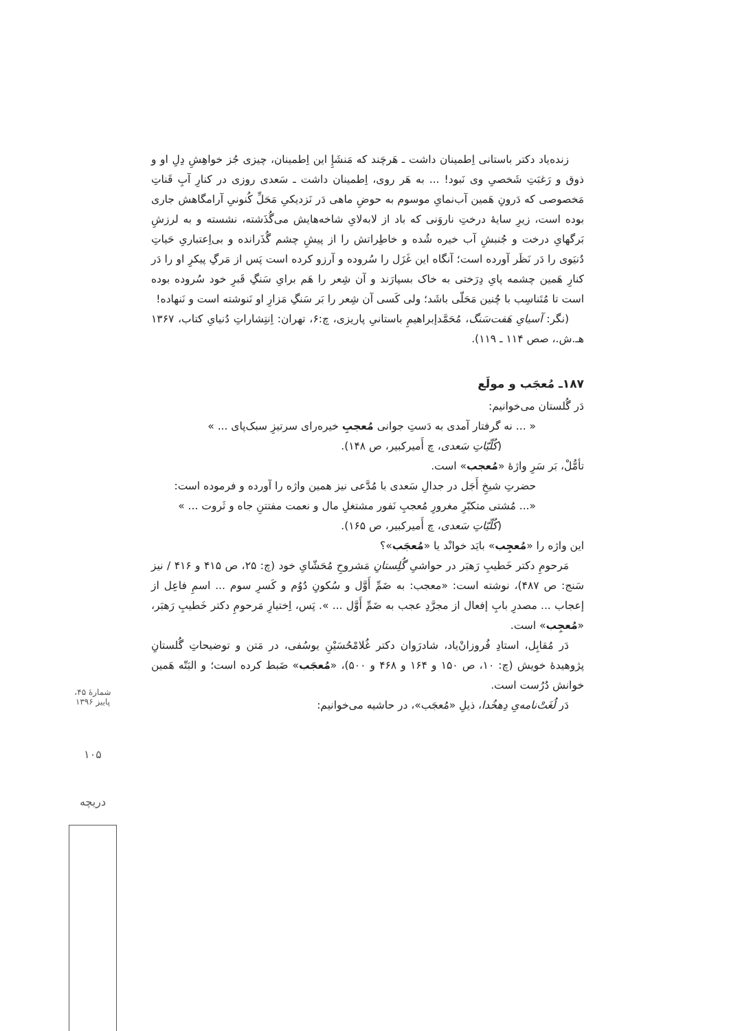زنده‌یاد دکتر باستانی اِطمینان داشت ـ هَرچَند که مَنشَإِ این اِطمینان، چیزی جُز خواهِشِ دِلِ او و ذوق و رَغبَتِ شَخصیِ وی نَبود! ... به هَر روی، اِطمینان داشت ـ سَعدی روزی در کنارِ آبِ قَناتِ مَخصوصی که دَرونِ هَمین آب‌نمایِ موسوم به حوضِ ماهی دَر نَزدیکیِ مَحَلِّ کُنونیِ آرامگاهش جاری بوده است، زیرِ سایهٔ درختِ ناروَنی که باد از لابه‌لایِ شاخه‌هایش می‌گُذَشته، نشسته و به لرزشِ بَرگهایِ درخت و جُنبشِ آب خیره شُده و خاطِراتش را از پیشِ چشم گُذَرانده و بی‌اِعتباریِ حَیاتِ دُنیَوی را دَر نَظَر آورده است؛ آنگاه این غَزَل را سُروده و آرزو کرده است پَس از مَرگِ پیکرِ او را دَر کنارِ هَمین چشمه پایِ دِرَختی به خاک بسپارَند و آن شِعر را هَم برایِ سَنگِ قَبرِ خود سُروده بوده است تا مُتَناسِب با چُنین مَحَلّی باشَد؛ ولی کَسی آن شِعر را بَر سَنگِ مَزارِ او نَنوشته است و نَنهاده!
(نگر: آسیایِ هَفت‌سَنگ، مُحَمَّدإبراهیمِ باستانیِ پاریزی، چ:۶، تهران: اِنتِشاراتِ دُنیایِ کتاب، ۱۳۶۷ هـ.ش.، صص ۱۱۴ ـ ۱۱۹).
۱۸۷ـ مُعجَب و مولَع
دَر گُلستان می‌خوانیم:
« ... نه گرفتار آمدی به دَستِ جوانی مُعجبِ خیره‌رای سرتیزِ سبک‌پای ... »
(کُلّیّاتِ سَعدی، چ أَمیرکبیر، ص ۱۴۸).
تأمُّلْ، بَر سَرِ واژهٔ «مُعجب» است.
حضرتِ شیخِ أَجَل در جدالِ سَعدی با مُدَّعی نیز همین واژه را آورده و فرموده است:
«... مُشتی متکبّرِ مغرورِ مُعجبِ نَفور مشتغلِ مال و نعمت مفتتنِ جاه و ثَروت ... »
(کُلّیّاتِ سَعدی، چ أَمیرکبیر، ص ۱۶۵).
این واژه را «مُعجِب» بایَد خوانْد یا «مُعجَب»؟
مَرحومِ دکتر خَطیبِ رَهبَر در حواشیِ گُلِستانِ مَشروحِ مُحَشّایِ خود (چ: ۲۵، ص ۴۱۵ و ۴۱۶ / نیز سَنج: ص ۴۸۷)، نوشته است: «معجب: به ضَمِّ أَوَّل و سُکونِ دُوُم و کَسرِ سوم ... اسمِ فاعِل از إعجاب ... مصدرِ بابِ إفعال از مجرَّدِ عجب به ضَمِّ أَوَّل ... ». پَس، اِختیارِ مَرحومِ دکتر خَطیبِ رَهبَر، «مُعجِب» است.
دَر مُقابِل، استادِ فُروزانْ‌یاد، شادرَوان دکتر غُلامْحُسَیْنِ یوسُفی، در مَتن و توضیحاتِ گُلستانِ پژوهیدهٔ خویش (چ: ۱۰، ص ۱۵۰ و ۱۶۴ و ۴۶۸ و ۵۰۰)، «مُعجَب» ضَبط کرده است؛ و البَتّه هَمین خوانش دُرُست است.
دَر لُغَتْ‌نامه‌یِ دِهخُدا، ذیلِ «مُعجَب»، در حاشیه می‌خوانیم:
شمارهٔ ۴۵، پاییز ۱۳۹۶
۱۰۵
دریچه